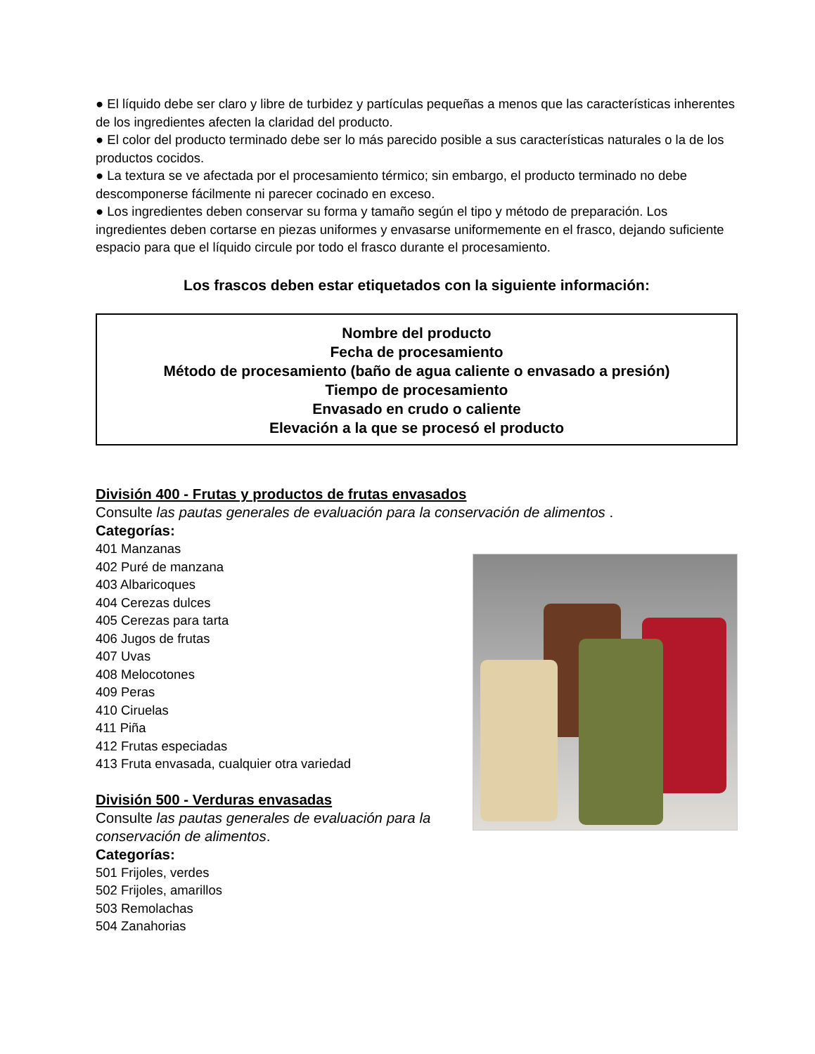● El líquido debe ser claro y libre de turbidez y partículas pequeñas a menos que las características inherentes de los ingredientes afecten la claridad del producto.
● El color del producto terminado debe ser lo más parecido posible a sus características naturales o la de los productos cocidos.
● La textura se ve afectada por el procesamiento térmico; sin embargo, el producto terminado no debe descomponerse fácilmente ni parecer cocinado en exceso.
● Los ingredientes deben conservar su forma y tamaño según el tipo y método de preparación. Los ingredientes deben cortarse en piezas uniformes y envasarse uniformemente en el frasco, dejando suficiente espacio para que el líquido circule por todo el frasco durante el procesamiento.
Los frascos deben estar etiquetados con la siguiente información:
Nombre del producto
Fecha de procesamiento
Método de procesamiento (baño de agua caliente o envasado a presión)
Tiempo de procesamiento
Envasado en crudo o caliente
Elevación a la que se procesó el producto
División 400 - Frutas y productos de frutas envasados
Consulte las pautas generales de evaluación para la conservación de alimentos .
Categorías:
401 Manzanas
402 Puré de manzana
403 Albaricoques
404 Cerezas dulces
405 Cerezas para tarta
406 Jugos de frutas
407 Uvas
408 Melocotones
409 Peras
410 Ciruelas
411 Piña
412 Frutas especiadas
413 Fruta envasada, cualquier otra variedad
División 500 - Verduras envasadas
Consulte las pautas generales de evaluación para la conservación de alimentos.
Categorías:
501 Frijoles, verdes
502 Frijoles, amarillos
503 Remolachas
504 Zanahorias